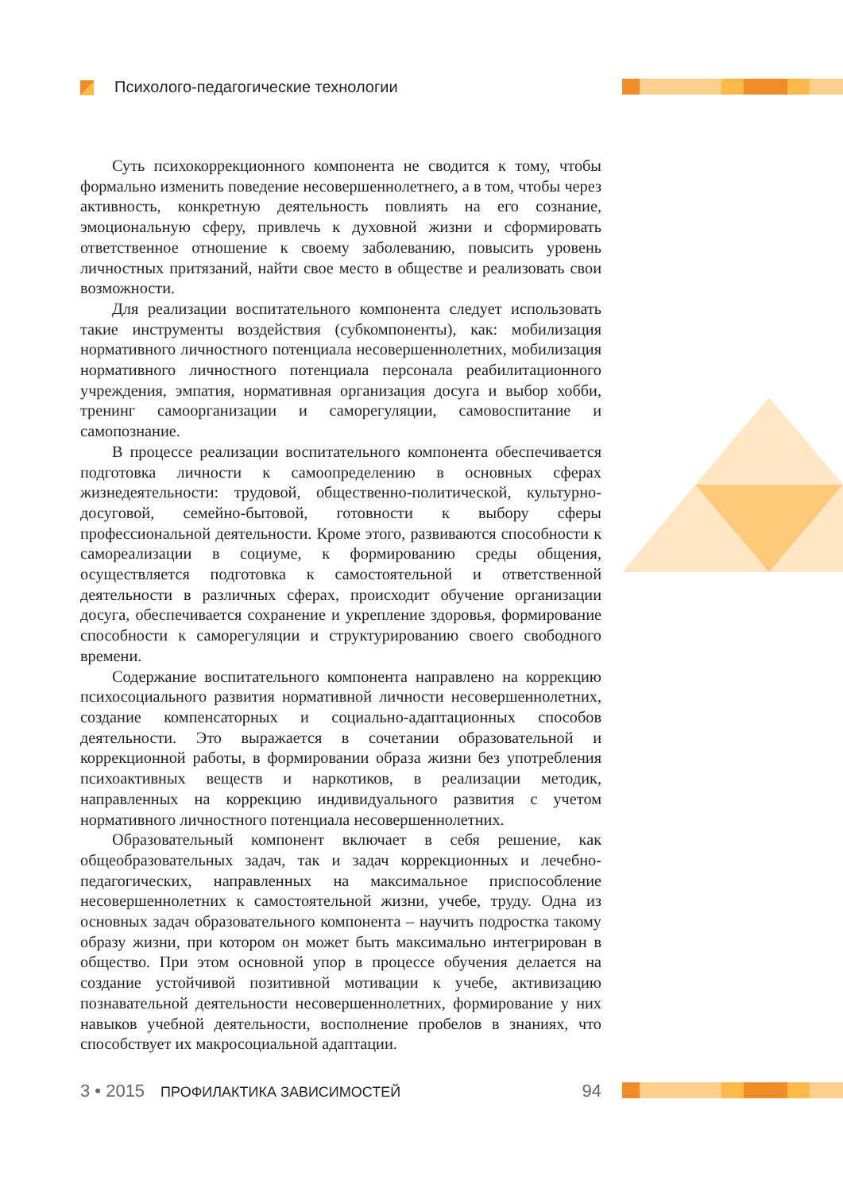Психолого-педагогические технологии
Суть психокоррекционного компонента не сводится к тому, чтобы формально изменить поведение несовершеннолетнего, а в том, чтобы через активность, конкретную деятельность повлиять на его сознание, эмоциональную сферу, привлечь к духовной жизни и сформировать ответственное отношение к своему заболеванию, повысить уровень личностных притязаний, найти свое место в обществе и реализовать свои возможности.
Для реализации воспитательного компонента следует использовать такие инструменты воздействия (субкомпоненты), как: мобилизация нормативного личностного потенциала несовершеннолетних, мобилизация нормативного личностного потенциала персонала реабилитационного учреждения, эмпатия, нормативная организация досуга и выбор хобби, тренинг самоорганизации и саморегуляции, самовоспитание и самопознание.
В процессе реализации воспитательного компонента обеспечивается подготовка личности к самоопределению в основных сферах жизнедеятельности: трудовой, общественно-политической, культурно-досуговой, семейно-бытовой, готовности к выбору сферы профессиональной деятельности. Кроме этого, развиваются способности к самореализации в социуме, к формированию среды общения, осуществляется подготовка к самостоятельной и ответственной деятельности в различных сферах, происходит обучение организации досуга, обеспечивается сохранение и укрепление здоровья, формирование способности к саморегуляции и структурированию своего свободного времени.
Содержание воспитательного компонента направлено на коррекцию психосоциального развития нормативной личности несовершеннолетних, создание компенсаторных и социально-адаптационных способов деятельности. Это выражается в сочетании образовательной и коррекционной работы, в формировании образа жизни без употребления психоактивных веществ и наркотиков, в реализации методик, направленных на коррекцию индивидуального развития с учетом нормативного личностного потенциала несовершеннолетних.
Образовательный компонент включает в себя решение, как общеобразовательных задач, так и задач коррекционных и лечебно-педагогических, направленных на максимальное приспособление несовершеннолетних к самостоятельной жизни, учебе, труду. Одна из основных задач образовательного компонента – научить подростка такому образу жизни, при котором он может быть максимально интегрирован в общество. При этом основной упор в процессе обучения делается на создание устойчивой позитивной мотивации к учебе, активизацию познавательной деятельности несовершеннолетних, формирование у них навыков учебной деятельности, восполнение пробелов в знаниях, что способствует их макросоциальной адаптации.
3 • 2015 ПРОФИЛАКТИКА ЗАВИСИМОСТЕЙ 94